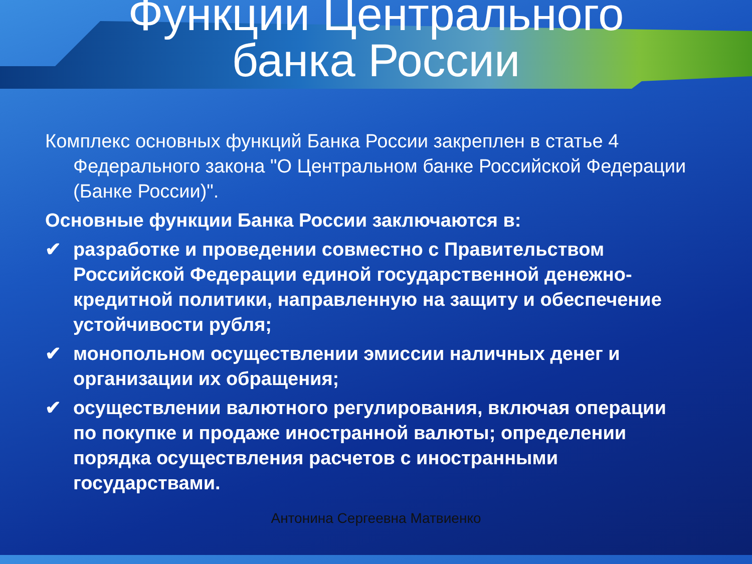Функции Центрального
банка России
Комплекс основных функций Банка России закреплен в статье 4 Федерального закона "О Центральном банке Российской Федерации (Банке России)".
Основные функции Банка России заключаются в:
✔ разработке и проведении совместно с Правительством Российской Федерации единой государственной денежно-кредитной политики, направленную на защиту и обеспечение устойчивости рубля;
✔ монопольном осуществлении эмиссии наличных денег и организации их обращения;
✔ осуществлении валютного регулирования, включая операции по покупке и продаже иностранной валюты; определении порядка осуществления расчетов с иностранными государствами.
Антонина Сергеевна Матвиенко